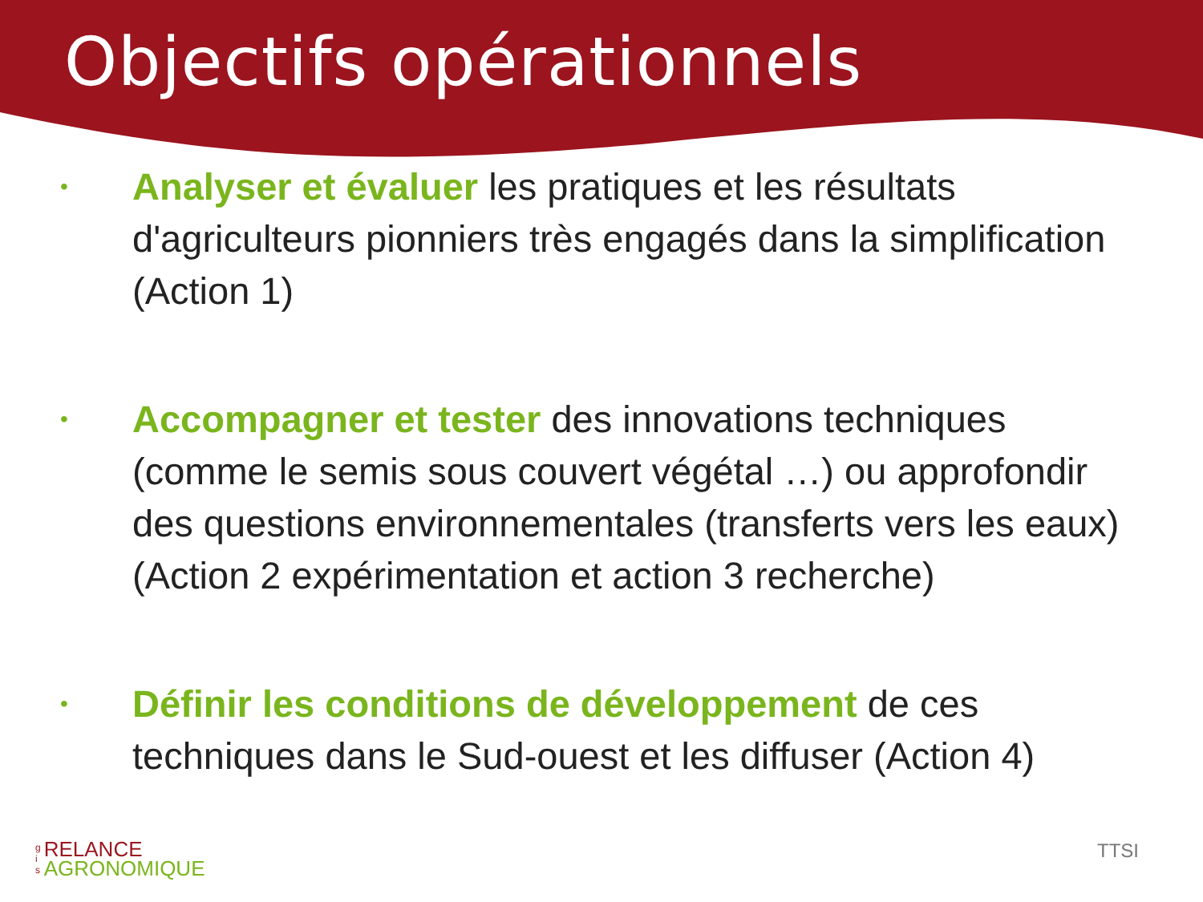Objectifs opérationnels
• Analyser et évaluer les pratiques et les résultats d'agriculteurs pionniers très engagés dans la simplification (Action 1)
• Accompagner et tester des innovations techniques (comme le semis sous couvert végétal …) ou approfondir des questions environnementales (transferts vers les eaux) (Action 2 expérimentation et action 3 recherche)
• Définir les conditions de développement de ces techniques dans le Sud-ouest et les diffuser (Action 4)
g
i
s
RELANCE
AGRONOMIQUE
TTSI